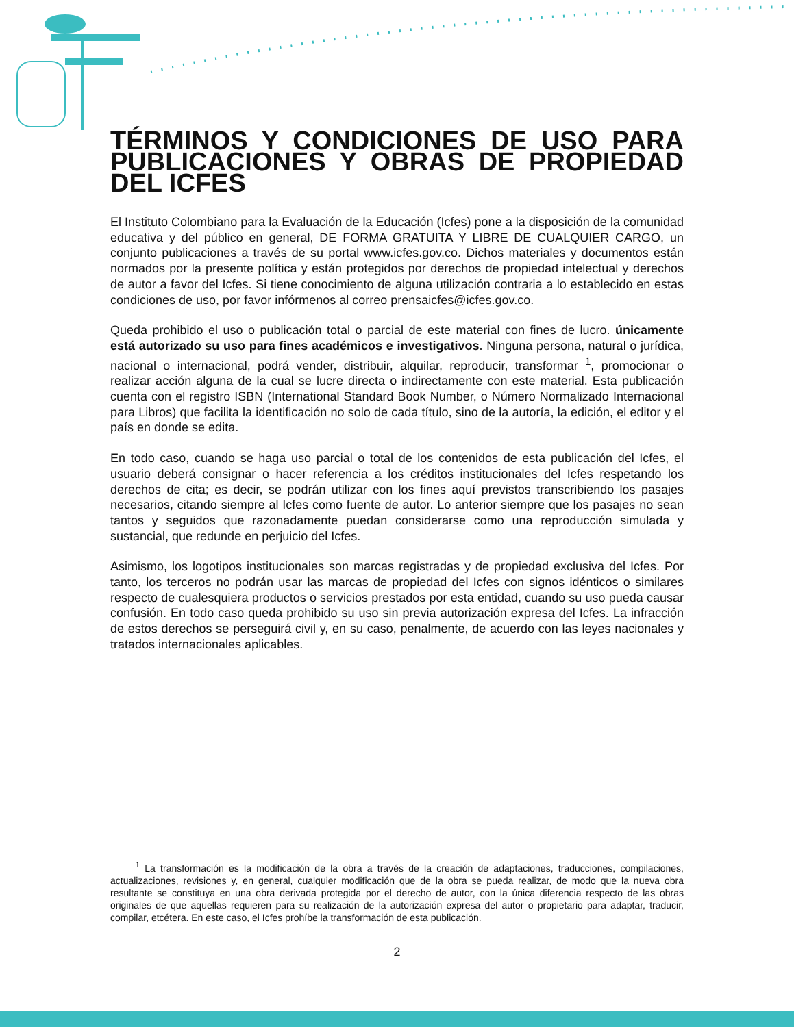TÉRMINOS Y CONDICIONES DE USO PARA PUBLICACIONES Y OBRAS DE PROPIEDAD DEL ICFES
El Instituto Colombiano para la Evaluación de la Educación (Icfes) pone a la disposición de la comunidad educativa y del público en general, DE FORMA GRATUITA Y LIBRE DE CUALQUIER CARGO, un conjunto publicaciones a través de su portal www.icfes.gov.co. Dichos materiales y documentos están normados por la presente política y están protegidos por derechos de propiedad intelectual y derechos de autor a favor del Icfes. Si tiene conocimiento de alguna utilización contraria a lo establecido en estas condiciones de uso, por favor infórmenos al correo prensaicfes@icfes.gov.co.
Queda prohibido el uso o publicación total o parcial de este material con fines de lucro. únicamente está autorizado su uso para fines académicos e investigativos. Ninguna persona, natural o jurídica, nacional o internacional, podrá vender, distribuir, alquilar, reproducir, transformar <sup>1</sup>, promocionar o realizar acción alguna de la cual se lucre directa o indirectamente con este material. Esta publicación cuenta con el registro ISBN (International Standard Book Number, o Número Normalizado Internacional para Libros) que facilita la identificación no solo de cada título, sino de la autoría, la edición, el editor y el país en donde se edita.
En todo caso, cuando se haga uso parcial o total de los contenidos de esta publicación del Icfes, el usuario deberá consignar o hacer referencia a los créditos institucionales del Icfes respetando los derechos de cita; es decir, se podrán utilizar con los fines aquí previstos transcribiendo los pasajes necesarios, citando siempre al Icfes como fuente de autor. Lo anterior siempre que los pasajes no sean tantos y seguidos que razonadamente puedan considerarse como una reproducción simulada y sustancial, que redunde en perjuicio del Icfes.
Asimismo, los logotipos institucionales son marcas registradas y de propiedad exclusiva del Icfes. Por tanto, los terceros no podrán usar las marcas de propiedad del Icfes con signos idénticos o similares respecto de cualesquiera productos o servicios prestados por esta entidad, cuando su uso pueda causar confusión. En todo caso queda prohibido su uso sin previa autorización expresa del Icfes. La infracción de estos derechos se perseguirá civil y, en su caso, penalmente, de acuerdo con las leyes nacionales y tratados internacionales aplicables.
<sup>1</sup> La transformación es la modificación de la obra a través de la creación de adaptaciones, traducciones, compilaciones, actualizaciones, revisiones y, en general, cualquier modificación que de la obra se pueda realizar, de modo que la nueva obra resultante se constituya en una obra derivada protegida por el derecho de autor, con la única diferencia respecto de las obras originales de que aquellas requieren para su realización de la autorización expresa del autor o propietario para adaptar, traducir, compilar, etcétera. En este caso, el Icfes prohíbe la transformación de esta publicación.
2